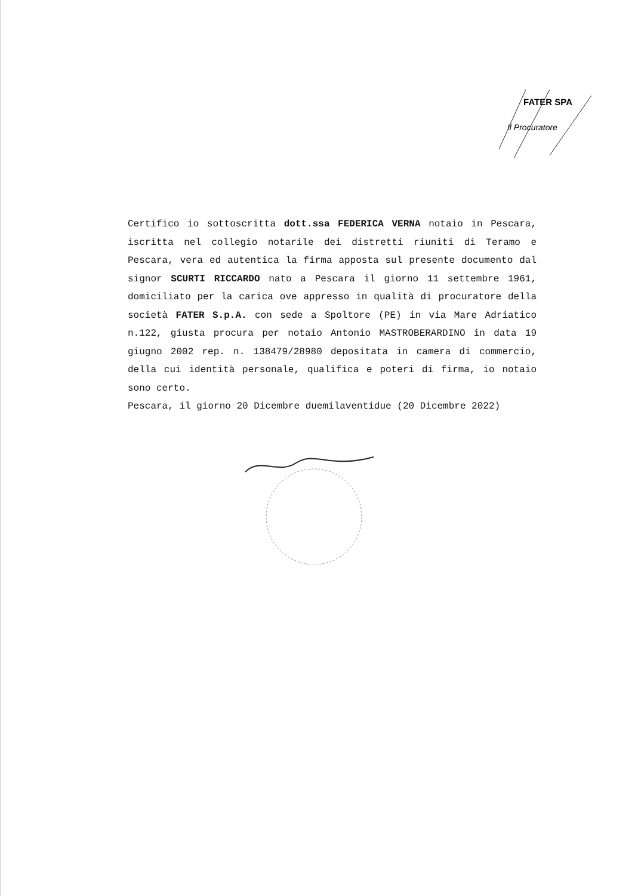FATER SPA
Il Procuratore
Certifico io sottoscritta dott.ssa FEDERICA VERNA notaio in Pescara, iscritta nel collegio notarile dei distretti riuniti di Teramo e Pescara, vera ed autentica la firma apposta sul presente documento dal signor SCURTI RICCARDO nato a Pescara il giorno 11 settembre 1961, domiciliato per la carica ove appresso in qualità di procuratore della società FATER S.p.A. con sede a Spoltore (PE) in via Mare Adriatico n.122, giusta procura per notaio Antonio MASTROBERARDINO in data 19 giugno 2002 rep. n. 138479/28980 depositata in camera di commercio, della cui identità personale, qualifica e poteri di firma, io notaio sono certo.
Pescara, il giorno 20 Dicembre duemilaventidue (20 Dicembre 2022)